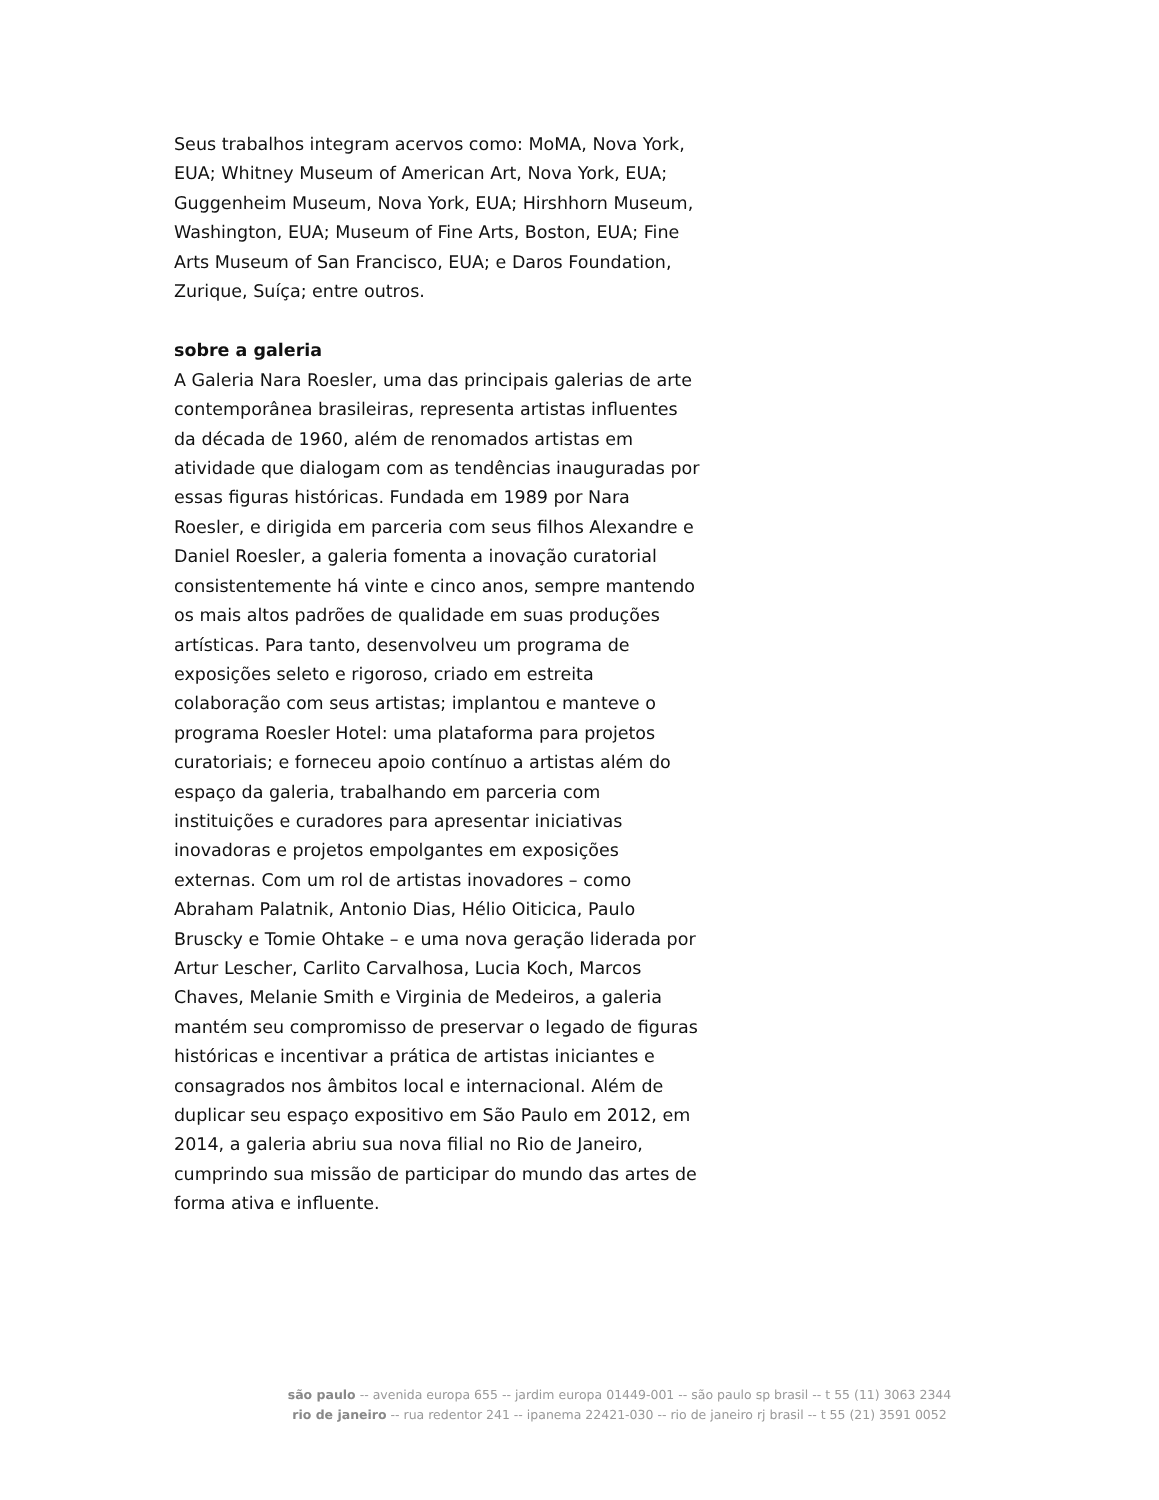Seus trabalhos integram acervos como: MoMA, Nova York, EUA; Whitney Museum of American Art, Nova York, EUA; Guggenheim Museum, Nova York, EUA; Hirshhorn Museum, Washington, EUA; Museum of Fine Arts, Boston, EUA; Fine Arts Museum of San Francisco, EUA; e Daros Foundation, Zurique, Suíça; entre outros.
sobre a galeria
A Galeria Nara Roesler, uma das principais galerias de arte contemporânea brasileiras, representa artistas influentes da década de 1960, além de renomados artistas em atividade que dialogam com as tendências inauguradas por essas figuras históricas. Fundada em 1989 por Nara Roesler, e dirigida em parceria com seus filhos Alexandre e Daniel Roesler, a galeria fomenta a inovação curatorial consistentemente há vinte e cinco anos, sempre mantendo os mais altos padrões de qualidade em suas produções artísticas. Para tanto, desenvolveu um programa de exposições seleto e rigoroso, criado em estreita colaboração com seus artistas; implantou e manteve o programa Roesler Hotel: uma plataforma para projetos curatoriais; e forneceu apoio contínuo a artistas além do espaço da galeria, trabalhando em parceria com instituições e curadores para apresentar iniciativas inovadoras e projetos empolgantes em exposições externas. Com um rol de artistas inovadores – como Abraham Palatnik, Antonio Dias, Hélio Oiticica, Paulo Bruscky e Tomie Ohtake – e uma nova geração liderada por Artur Lescher, Carlito Carvalhosa, Lucia Koch, Marcos Chaves, Melanie Smith e Virginia de Medeiros, a galeria mantém seu compromisso de preservar o legado de figuras históricas e incentivar a prática de artistas iniciantes e consagrados nos âmbitos local e internacional. Além de duplicar seu espaço expositivo em São Paulo em 2012, em 2014, a galeria abriu sua nova filial no Rio de Janeiro, cumprindo sua missão de participar do mundo das artes de forma ativa e influente.
são paulo -- avenida europa 655 -- jardim europa 01449-001 -- são paulo sp brasil -- t 55 (11) 3063 2344
rio de janeiro -- rua redentor 241 -- ipanema 22421-030 -- rio de janeiro rj brasil -- t 55 (21) 3591 0052